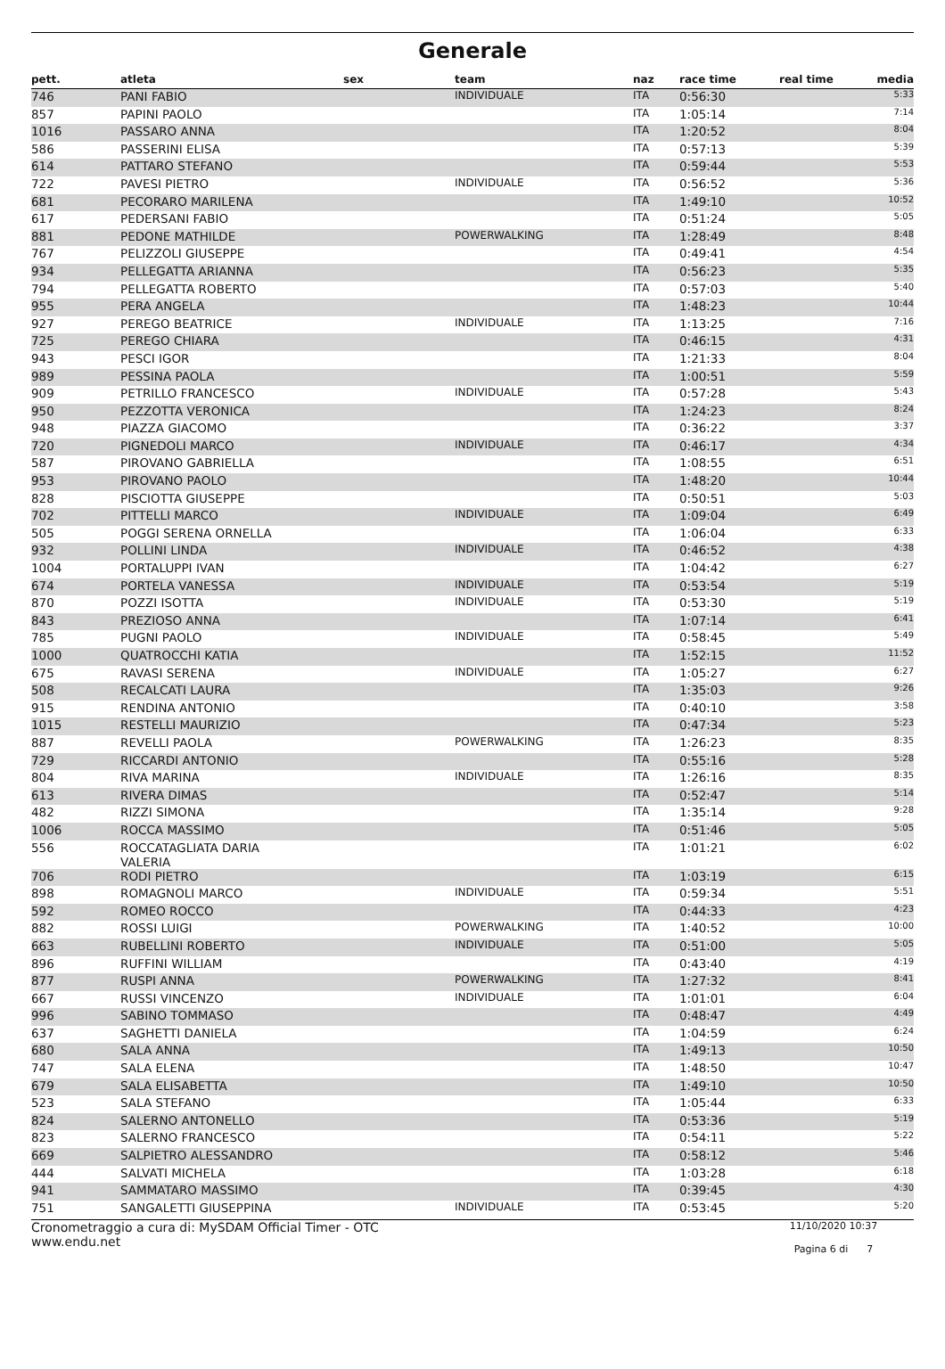Generale
| pett. | atleta | sex | team | naz | race time | real time | media |
| --- | --- | --- | --- | --- | --- | --- | --- |
| 746 | PANI FABIO | | INDIVIDUALE | ITA | 0:56:30 | | 5:33 |
| 857 | PAPINI PAOLO | | | ITA | 1:05:14 | | 7:14 |
| 1016 | PASSARO ANNA | | | ITA | 1:20:52 | | 8:04 |
| 586 | PASSERINI ELISA | | | ITA | 0:57:13 | | 5:39 |
| 614 | PATTARO STEFANO | | | ITA | 0:59:44 | | 5:53 |
| 722 | PAVESI PIETRO | | INDIVIDUALE | ITA | 0:56:52 | | 5:36 |
| 681 | PECORARO MARILENA | | | ITA | 1:49:10 | | 10:52 |
| 617 | PEDERSANI FABIO | | | ITA | 0:51:24 | | 5:05 |
| 881 | PEDONE MATHILDE | | POWERWALKING | ITA | 1:28:49 | | 8:48 |
| 767 | PELIZZOLI GIUSEPPE | | | ITA | 0:49:41 | | 4:54 |
| 934 | PELLEGATTA ARIANNA | | | ITA | 0:56:23 | | 5:35 |
| 794 | PELLEGATTA ROBERTO | | | ITA | 0:57:03 | | 5:40 |
| 955 | PERA ANGELA | | | ITA | 1:48:23 | | 10:44 |
| 927 | PEREGO BEATRICE | | INDIVIDUALE | ITA | 1:13:25 | | 7:16 |
| 725 | PEREGO CHIARA | | | ITA | 0:46:15 | | 4:31 |
| 943 | PESCI IGOR | | | ITA | 1:21:33 | | 8:04 |
| 989 | PESSINA PAOLA | | | ITA | 1:00:51 | | 5:59 |
| 909 | PETRILLO FRANCESCO | | INDIVIDUALE | ITA | 0:57:28 | | 5:43 |
| 950 | PEZZOTTA VERONICA | | | ITA | 1:24:23 | | 8:24 |
| 948 | PIAZZA GIACOMO | | | ITA | 0:36:22 | | 3:37 |
| 720 | PIGNEDOLI MARCO | | INDIVIDUALE | ITA | 0:46:17 | | 4:34 |
| 587 | PIROVANO GABRIELLA | | | ITA | 1:08:55 | | 6:51 |
| 953 | PIROVANO PAOLO | | | ITA | 1:48:20 | | 10:44 |
| 828 | PISCIOTTA GIUSEPPE | | | ITA | 0:50:51 | | 5:03 |
| 702 | PITTELLI MARCO | | INDIVIDUALE | ITA | 1:09:04 | | 6:49 |
| 505 | POGGI SERENA ORNELLA | | | ITA | 1:06:04 | | 6:33 |
| 932 | POLLINI LINDA | | INDIVIDUALE | ITA | 0:46:52 | | 4:38 |
| 1004 | PORTALUPPI IVAN | | | ITA | 1:04:42 | | 6:27 |
| 674 | PORTELA VANESSA | | INDIVIDUALE | ITA | 0:53:54 | | 5:19 |
| 870 | POZZI ISOTTA | | INDIVIDUALE | ITA | 0:53:30 | | 5:19 |
| 843 | PREZIOSO ANNA | | | ITA | 1:07:14 | | 6:41 |
| 785 | PUGNI PAOLO | | INDIVIDUALE | ITA | 0:58:45 | | 5:49 |
| 1000 | QUATROCCHI KATIA | | | ITA | 1:52:15 | | 11:52 |
| 675 | RAVASI SERENA | | INDIVIDUALE | ITA | 1:05:27 | | 6:27 |
| 508 | RECALCATI LAURA | | | ITA | 1:35:03 | | 9:26 |
| 915 | RENDINA ANTONIO | | | ITA | 0:40:10 | | 3:58 |
| 1015 | RESTELLI MAURIZIO | | | ITA | 0:47:34 | | 5:23 |
| 887 | REVELLI PAOLA | | POWERWALKING | ITA | 1:26:23 | | 8:35 |
| 729 | RICCARDI ANTONIO | | | ITA | 0:55:16 | | 5:28 |
| 804 | RIVA MARINA | | INDIVIDUALE | ITA | 1:26:16 | | 8:35 |
| 613 | RIVERA DIMAS | | | ITA | 0:52:47 | | 5:14 |
| 482 | RIZZI SIMONA | | | ITA | 1:35:14 | | 9:28 |
| 1006 | ROCCA MASSIMO | | | ITA | 0:51:46 | | 5:05 |
| 556 | ROCCATAGLIATA DARIA VALERIA | | | ITA | 1:01:21 | | 6:02 |
| 706 | RODI PIETRO | | | ITA | 1:03:19 | | 6:15 |
| 898 | ROMAGNOLI MARCO | | INDIVIDUALE | ITA | 0:59:34 | | 5:51 |
| 592 | ROMEO ROCCO | | | ITA | 0:44:33 | | 4:23 |
| 882 | ROSSI LUIGI | | POWERWALKING | ITA | 1:40:52 | | 10:00 |
| 663 | RUBELLINI ROBERTO | | INDIVIDUALE | ITA | 0:51:00 | | 5:05 |
| 896 | RUFFINI WILLIAM | | | ITA | 0:43:40 | | 4:19 |
| 877 | RUSPI ANNA | | POWERWALKING | ITA | 1:27:32 | | 8:41 |
| 667 | RUSSI VINCENZO | | INDIVIDUALE | ITA | 1:01:01 | | 6:04 |
| 996 | SABINO TOMMASO | | | ITA | 0:48:47 | | 4:49 |
| 637 | SAGHETTI DANIELA | | | ITA | 1:04:59 | | 6:24 |
| 680 | SALA ANNA | | | ITA | 1:49:13 | | 10:50 |
| 747 | SALA ELENA | | | ITA | 1:48:50 | | 10:47 |
| 679 | SALA ELISABETTA | | | ITA | 1:49:10 | | 10:50 |
| 523 | SALA STEFANO | | | ITA | 1:05:44 | | 6:33 |
| 824 | SALERNO ANTONELLO | | | ITA | 0:53:36 | | 5:19 |
| 823 | SALERNO FRANCESCO | | | ITA | 0:54:11 | | 5:22 |
| 669 | SALPIETRO ALESSANDRO | | | ITA | 0:58:12 | | 5:46 |
| 444 | SALVATI MICHELA | | | ITA | 1:03:28 | | 6:18 |
| 941 | SAMMATARO MASSIMO | | | ITA | 0:39:45 | | 4:30 |
| 751 | SANGALETTI GIUSEPPINA | | INDIVIDUALE | ITA | 0:53:45 | | 5:20 |
Cronometraggio a cura di: MySDAM Official Timer - OTC
www.endu.net
11/10/2020 10:37
Pagina 6 di 7